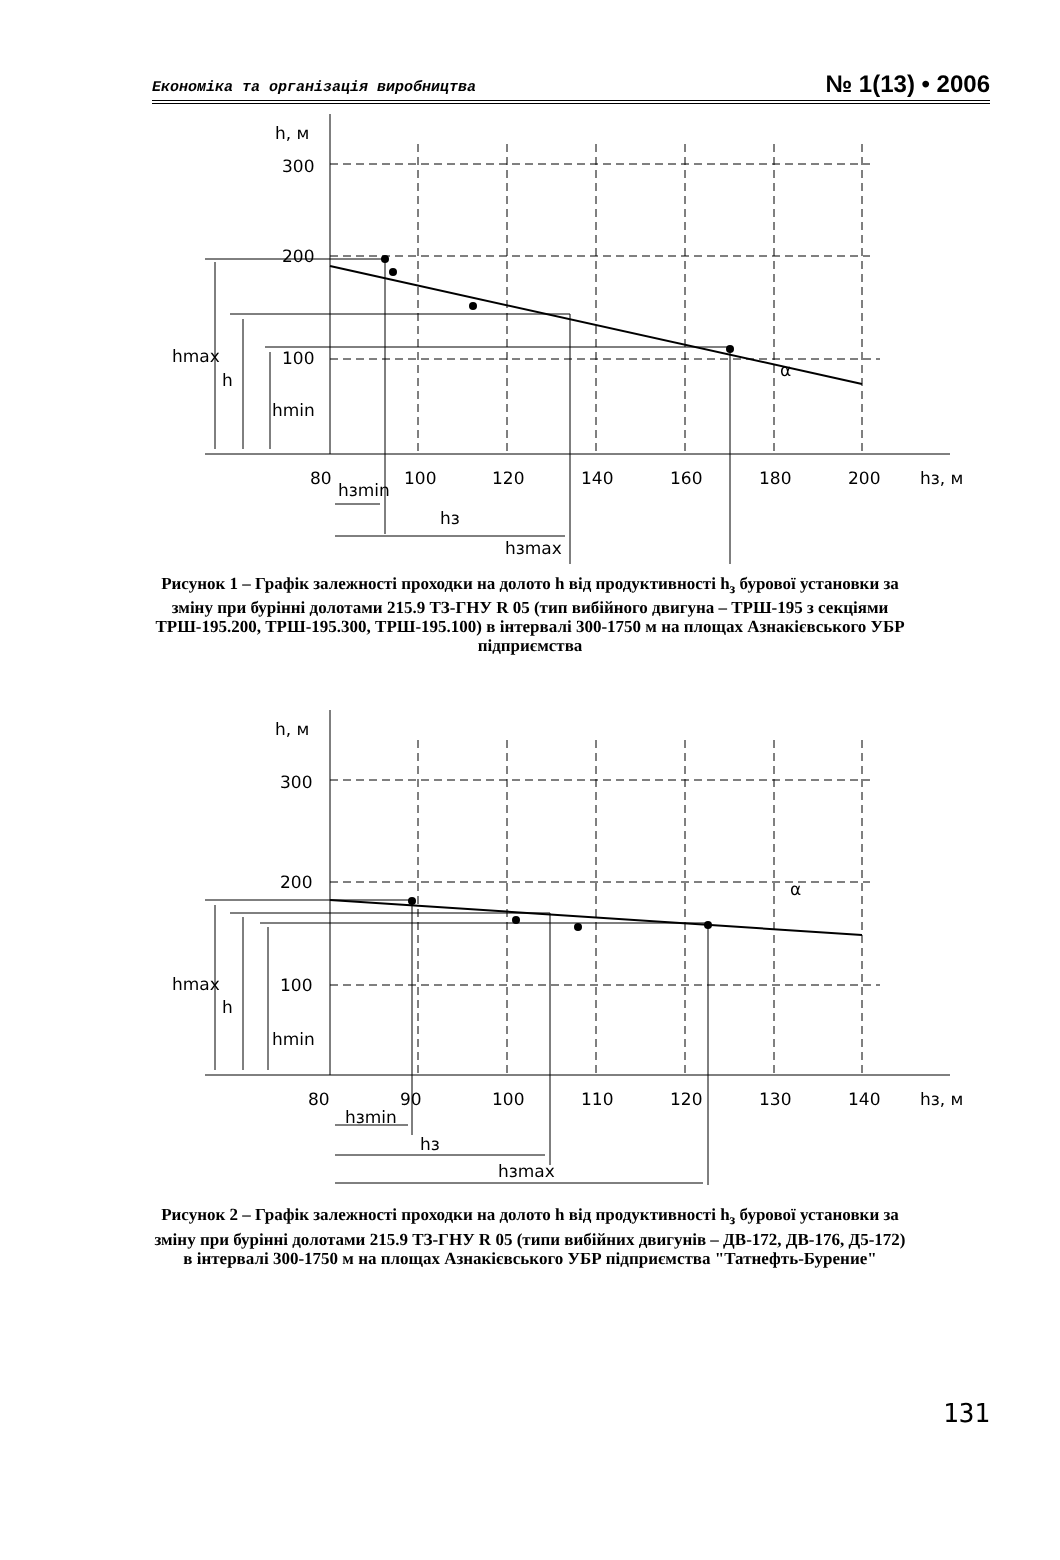Економіка та організація виробництва № 1(13) • 2006
h, м
300
200
100
hmax
h
hmin
80
100
120
140
160
180
200
hз, м
hзmin
hз
hзmax
α
Рисунок 1 – Графік залежності проходки на долото h від продуктивності h<sub>з</sub> бурової установки за зміну при бурінні долотами 215.9 ТЗ-ГНУ R 05 (тип вибійного двигуна – ТРШ-195 з секціями ТРШ-195.200, ТРШ-195.300, ТРШ-195.100) в інтервалі 300-1750 м на площах Азнакієвського УБР підприємства
h, м
300
200
100
hmax
h
hmin
80
90
100
110
120
130
140
hз, м
hзmin
hз
hзmax
α
Рисунок 2 – Графік залежності проходки на долото h від продуктивності h<sub>з</sub> бурової установки за зміну при бурінні долотами 215.9 ТЗ-ГНУ R 05 (типи вибійних двигунів – ДВ-172, ДВ-176, Д5-172) в інтервалі 300-1750 м на площах Азнакієвського УБР підприємства "Татнефть-Бурение"
131